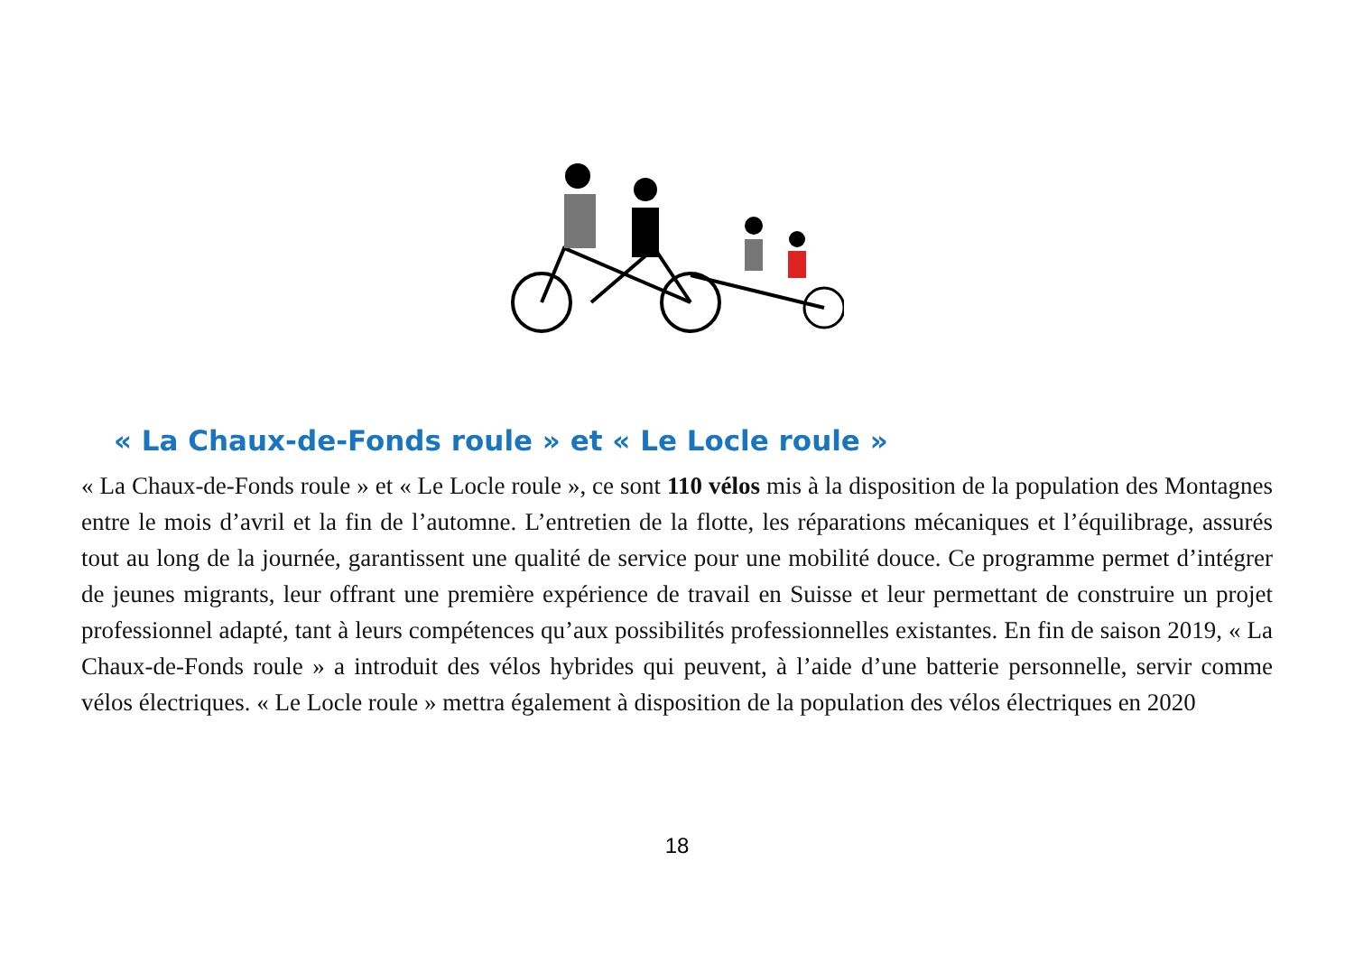« La Chaux-de-Fonds roule » et « Le Locle roule »
« La Chaux-de-Fonds roule » et « Le Locle roule », ce sont 110 vélos mis à la disposition de la population des Montagnes entre le mois d’avril et la fin de l’automne. L’entretien de la flotte, les réparations mécaniques et l’équilibrage, assurés tout au long de la journée, garantissent une qualité de service pour une mobilité douce. Ce programme permet d’intégrer de jeunes migrants, leur offrant une première expérience de travail en Suisse et leur permettant de construire un projet professionnel adapté, tant à leurs compétences qu’aux possibilités professionnelles existantes. En fin de saison 2019, « La Chaux-de-Fonds roule » a introduit des vélos hybrides qui peuvent, à l’aide d’une batterie personnelle, servir comme vélos électriques. « Le Locle roule » mettra également à disposition de la population des vélos électriques en 2020
18